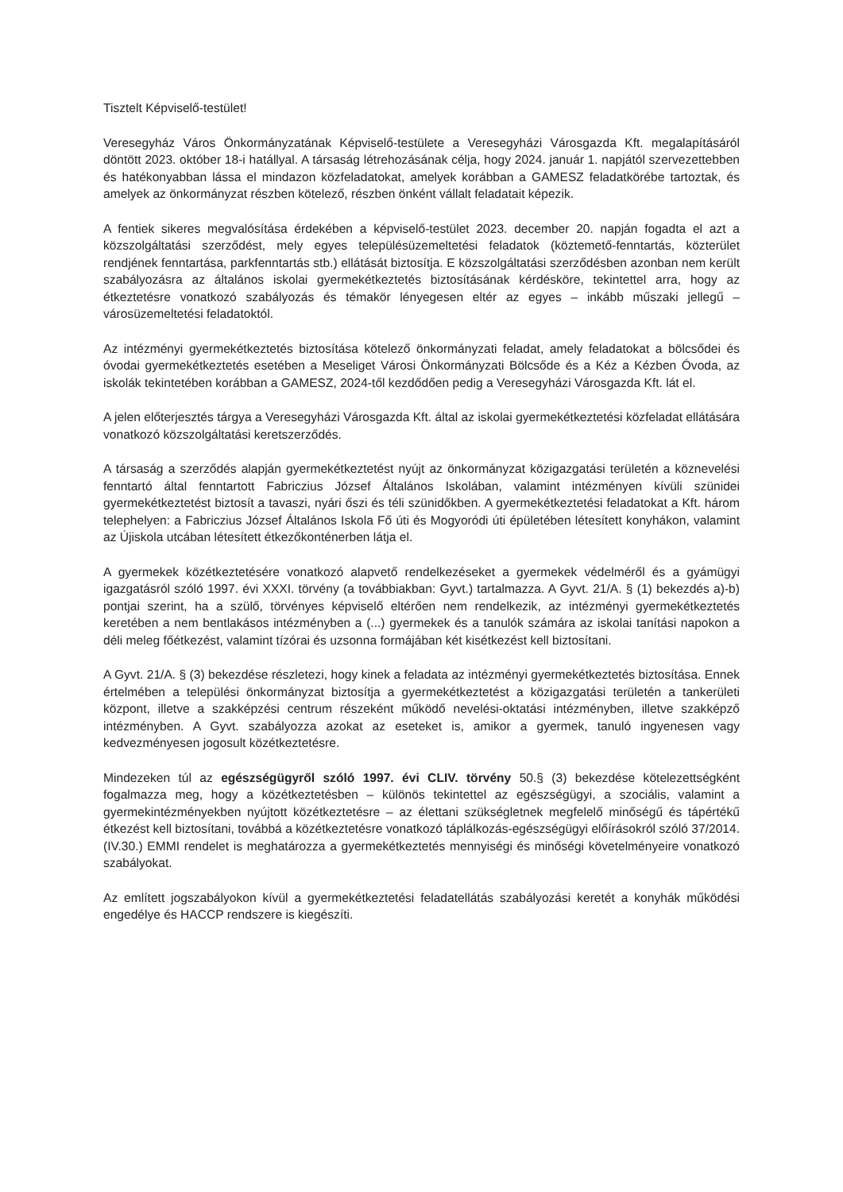Tisztelt Képviselő-testület!
Veresegyház Város Önkormányzatának Képviselő-testülete a Veresegyházi Városgazda Kft. megalapításáról döntött 2023. október 18-i hatállyal. A társaság létrehozásának célja, hogy 2024. január 1. napjától szervezettebben és hatékonyabban lássa el mindazon közfeladatokat, amelyek korábban a GAMESZ feladatkörébe tartoztak, és amelyek az önkormányzat részben kötelező, részben önként vállalt feladatait képezik.
A fentiek sikeres megvalósítása érdekében a képviselő-testület 2023. december 20. napján fogadta el azt a közszolgáltatási szerződést, mely egyes településüzemeltetési feladatok (köztemető-fenntartás, közterület rendjének fenntartása, parkfenntartás stb.) ellátását biztosítja. E közszolgáltatási szerződésben azonban nem került szabályozásra az általános iskolai gyermekétkeztetés biztosításának kérdésköre, tekintettel arra, hogy az étkeztetésre vonatkozó szabályozás és témakör lényegesen eltér az egyes – inkább műszaki jellegű – városüzemeltetési feladatoktól.
Az intézményi gyermekétkeztetés biztosítása kötelező önkormányzati feladat, amely feladatokat a bölcsődei és óvodai gyermekétkeztetés esetében a Meseliget Városi Önkormányzati Bölcsőde és a Kéz a Kézben Óvoda, az iskolák tekintetében korábban a GAMESZ, 2024-től kezdődően pedig a Veresegyházi Városgazda Kft. lát el.
A jelen előterjesztés tárgya a Veresegyházi Városgazda Kft. által az iskolai gyermekétkeztetési közfeladat ellátására vonatkozó közszolgáltatási keretszerződés.
A társaság a szerződés alapján gyermekétkeztetést nyújt az önkormányzat közigazgatási területén a köznevelési fenntartó által fenntartott Fabriczius József Általános Iskolában, valamint intézményen kívüli szünidei gyermekétkeztetést biztosít a tavaszi, nyári őszi és téli szünidőkben. A gyermekétkeztetési feladatokat a Kft. három telephelyen: a Fabriczius József Általános Iskola Fő úti és Mogyoródi úti épületében létesített konyhákon, valamint az Újiskola utcában létesített étkezőkonténerben látja el.
A gyermekek közétkeztetésére vonatkozó alapvető rendelkezéseket a gyermekek védelméről és a gyámügyi igazgatásról szóló 1997. évi XXXI. törvény (a továbbiakban: Gyvt.) tartalmazza. A Gyvt. 21/A. § (1) bekezdés a)-b) pontjai szerint, ha a szülő, törvényes képviselő eltérően nem rendelkezik, az intézményi gyermekétkeztetés keretében a nem bentlakásos intézményben a (...) gyermekek és a tanulók számára az iskolai tanítási napokon a déli meleg főétkezést, valamint tízórai és uzsonna formájában két kisétkezést kell biztosítani.
A Gyvt. 21/A. § (3) bekezdése részletezi, hogy kinek a feladata az intézményi gyermekétkeztetés biztosítása. Ennek értelmében a települési önkormányzat biztosítja a gyermekétkeztetést a közigazgatási területén a tankerületi központ, illetve a szakképzési centrum részeként működő nevelési-oktatási intézményben, illetve szakképző intézményben. A Gyvt. szabályozza azokat az eseteket is, amikor a gyermek, tanuló ingyenesen vagy kedvezményesen jogosult közétkeztetésre.
Mindezeken túl az egészségügyről szóló 1997. évi CLIV. törvény 50.§ (3) bekezdése kötelezettségként fogalmazza meg, hogy a közétkeztetésben – különös tekintettel az egészségügyi, a szociális, valamint a gyermekintézményekben nyújtott közétkeztetésre – az élettani szükségletnek megfelelő minőségű és tápértékű étkezést kell biztosítani, továbbá a közétkeztetésre vonatkozó táplálkozás-egészségügyi előírásokról szóló 37/2014.(IV.30.) EMMI rendelet is meghatározza a gyermekétkeztetés mennyiségi és minőségi követelményeire vonatkozó szabályokat.
Az említett jogszabályokon kívül a gyermekétkeztetési feladatellátás szabályozási keretét a konyhák működési engedélye és HACCP rendszere is kiegészíti.